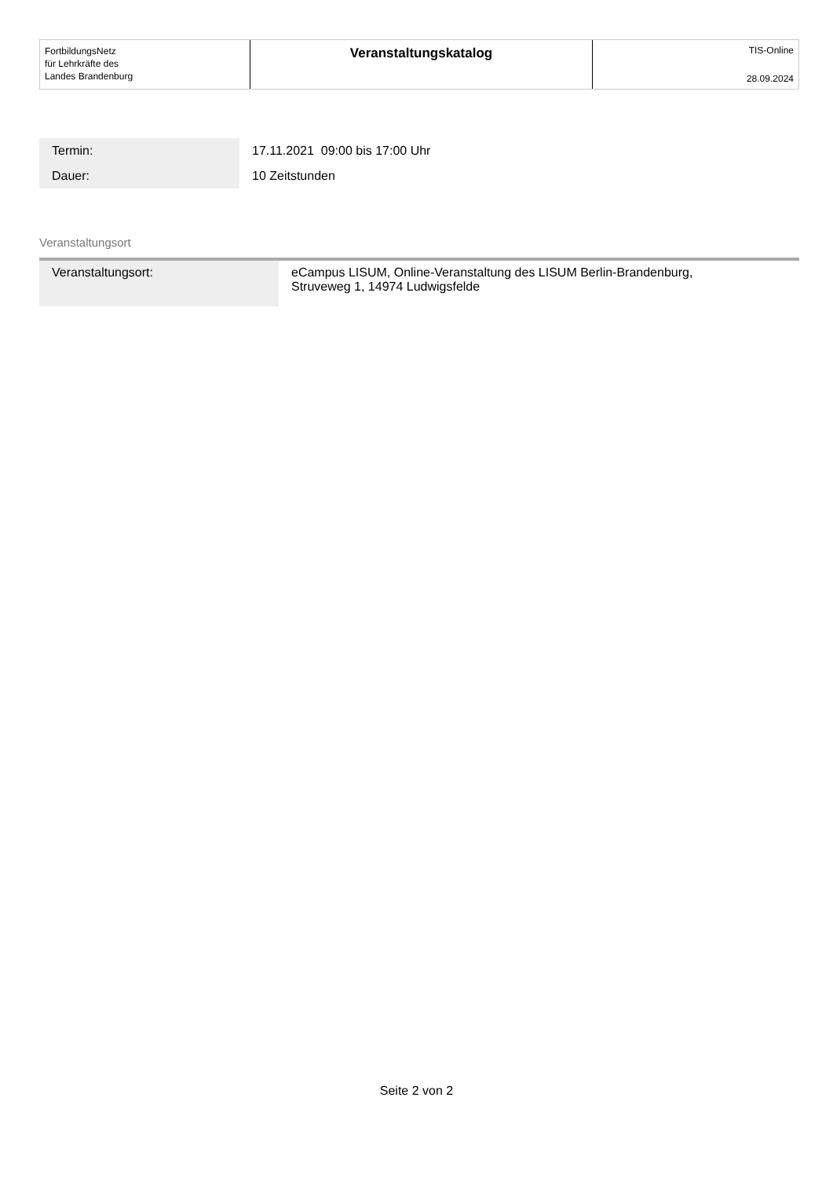FortbildungsNetz
für Lehrkräfte des
Landes Brandenburg
Veranstaltungskatalog
TIS-Online
28.09.2024
| Termin: | 17.11.2021 09:00 bis 17:00 Uhr |
| Dauer: | 10 Zeitstunden |
Veranstaltungsort
| Veranstaltungsort: | eCampus LISUM, Online-Veranstaltung des LISUM Berlin-Brandenburg, Struveweg 1, 14974 Ludwigsfelde |
Seite 2 von 2